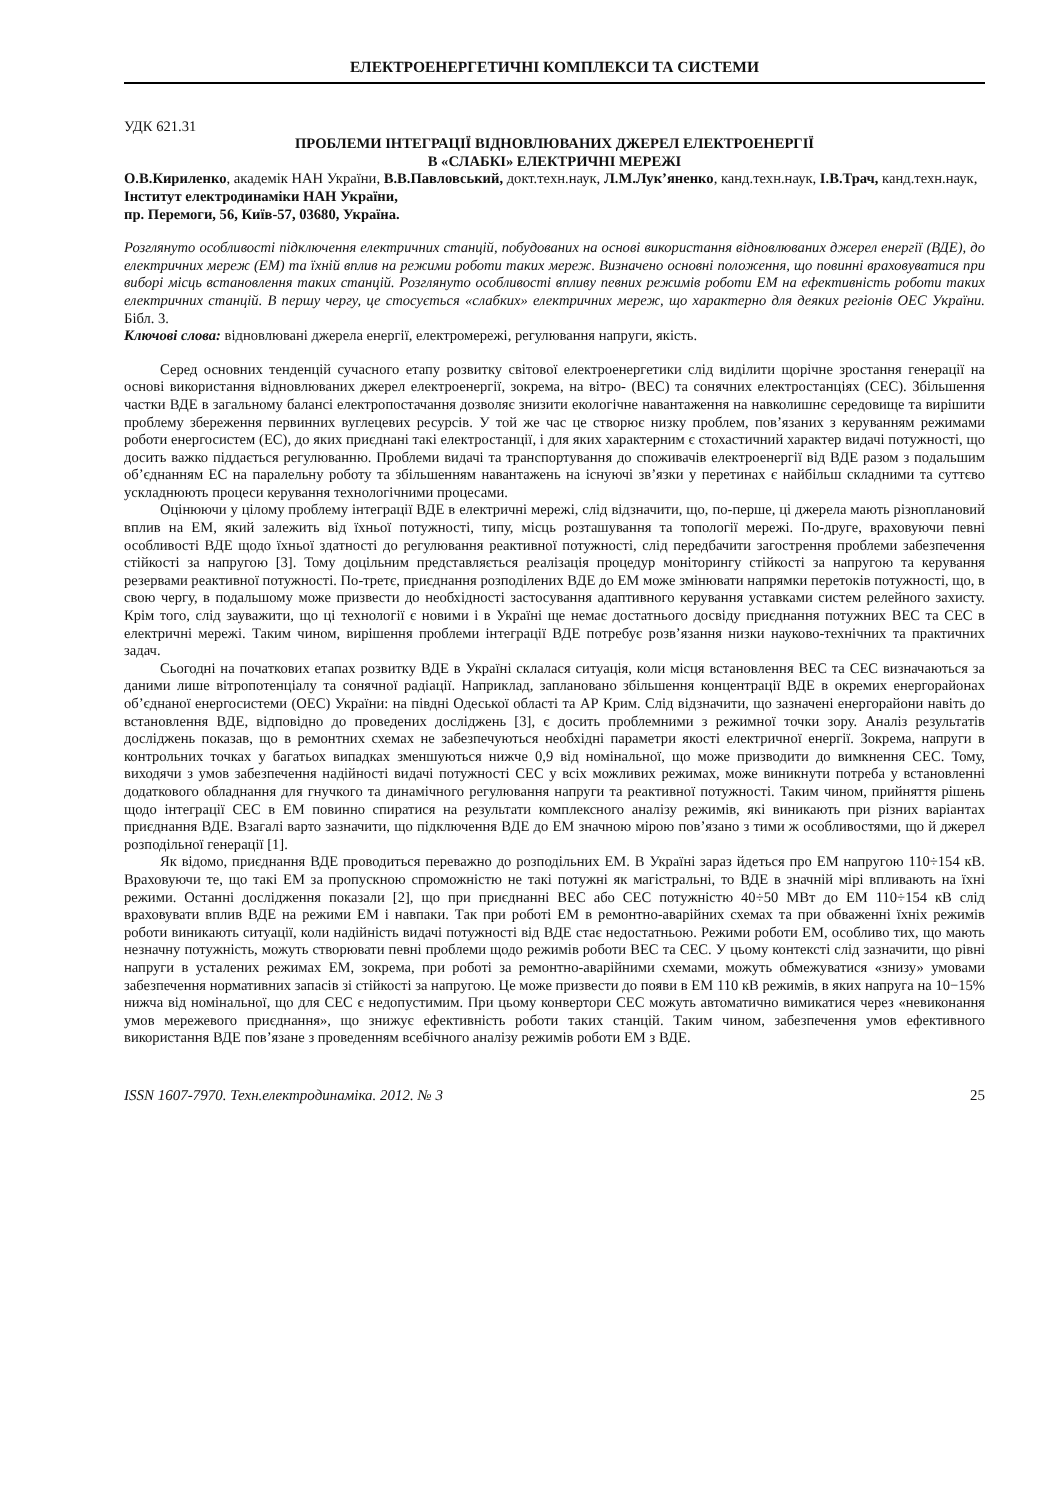ЕЛЕКТРОЕНЕРГЕТИЧНІ КОМПЛЕКСИ ТА СИСТЕМИ
УДК 621.31
ПРОБЛЕМИ ІНТЕГРАЦІЇ ВІДНОВЛЮВАНИХ ДЖЕРЕЛ ЕЛЕКТРОЕНЕРГІЇ
В «СЛАБКІ» ЕЛЕКТРИЧНІ МЕРЕЖІ
О.В.Кириленко, академік НАН України, В.В.Павловський, докт.техн.наук, Л.М.Лук’яненко, канд.техн.наук, І.В.Трач, канд.техн.наук,
Інститут електродинаміки НАН України,
пр. Перемоги, 56, Київ-57, 03680, Україна.
Розглянуто особливості підключення електричних станцій, побудованих на основі використання відновлюваних джерел енергії (ВДЕ), до електричних мереж (ЕМ) та їхній вплив на режими роботи таких мереж. Визначено основні положення, що повинні враховуватися при виборі місць встановлення таких станцій. Розглянуто особливості впливу певних режимів роботи ЕМ на ефективність роботи таких електричних станцій. В першу чергу, це стосується «слабких» електричних мереж, що характерно для деяких регіонів ОЕС України. Бібл. 3.
Ключові слова: відновлювані джерела енергії, електромережі, регулювання напруги, якість.
Серед основних тенденцій сучасного етапу розвитку світової електроенергетики слід виділити щорічне зростання генерації на основі використання відновлюваних джерел електроенергії, зокрема, на вітро- (ВЕС) та сонячних електростанціях (СЕС). Збільшення частки ВДЕ в загальному балансі електропостачання дозволяє знизити екологічне навантаження на навколишнє середовище та вирішити проблему збереження первинних вуглецевих ресурсів. У той же час це створює низку проблем, пов’язаних з керуванням режимами роботи енергосистем (ЕС), до яких приєднані такі електростанції, і для яких характерним є стохастичний характер видачі потужності, що досить важко піддається регулюванню. Проблеми видачі та транспортування до споживачів електроенергії від ВДЕ разом з подальшим об’єднанням ЕС на паралельну роботу та збільшенням навантажень на існуючі зв’язки у перетинах є найбільш складними та суттєво ускладнюють процеси керування технологічними процесами.
Оцінюючи у цілому проблему інтеграції ВДЕ в електричні мережі, слід відзначити, що, по-перше, ці джерела мають різноплановий вплив на ЕМ, який залежить від їхньої потужності, типу, місць розташування та топології мережі. По-друге, враховуючи певні особливості ВДЕ щодо їхньої здатності до регулювання реактивної потужності, слід передбачити загострення проблеми забезпечення стійкості за напругою [3]. Тому доцільним представляється реалізація процедур моніторингу стійкості за напругою та керування резервами реактивної потужності. По-третє, приєднання розподілених ВДЕ до ЕМ може змінювати напрямки перетоків потужності, що, в свою чергу, в подальшому може призвести до необхідності застосування адаптивного керування уставками систем релейного захисту. Крім того, слід зауважити, що ці технології є новими і в Україні ще немає достатнього досвіду приєднання потужних ВЕС та СЕС в електричні мережі. Таким чином, вирішення проблеми інтеграції ВДЕ потребує розв’язання низки науково-технічних та практичних задач.
Сьогодні на початкових етапах розвитку ВДЕ в Україні склалася ситуація, коли місця встановлення ВЕС та СЕС визначаються за даними лише вітропотенціалу та сонячної радіації. Наприклад, заплановано збільшення концентрації ВДЕ в окремих енергорайонах об’єднаної енергосистеми (ОЕС) України: на півдні Одеської області та АР Крим. Слід відзначити, що зазначені енергорайони навіть до встановлення ВДЕ, відповідно до проведених досліджень [3], є досить проблемними з режимної точки зору. Аналіз результатів досліджень показав, що в ремонтних схемах не забезпечуються необхідні параметри якості електричної енергії. Зокрема, напруги в контрольних точках у багатьох випадках зменшуються нижче 0,9 від номінальної, що може призводити до вимкнення СЕС. Тому, виходячи з умов забезпечення надійності видачі потужності СЕС у всіх можливих режимах, може виникнути потреба у встановленні додаткового обладнання для гнучкого та динамічного регулювання напруги та реактивної потужності. Таким чином, прийняття рішень щодо інтеграції СЕС в ЕМ повинно спиратися на результати комплексного аналізу режимів, які виникають при різних варіантах приєднання ВДЕ. Взагалі варто зазначити, що підключення ВДЕ до ЕМ значною мірою пов’язано з тими ж особливостями, що й джерел розподільної генерації [1].
Як відомо, приєднання ВДЕ проводиться переважно до розподільних ЕМ. В Україні зараз йдеться про ЕМ напругою 110÷154 кВ. Враховуючи те, що такі ЕМ за пропускною спроможністю не такі потужні як магістральні, то ВДЕ в значній мірі впливають на їхні режими. Останні дослідження показали [2], що при приєднанні ВЕС або СЕС потужністю 40÷50 МВт до ЕМ 110÷154 кВ слід враховувати вплив ВДЕ на режими ЕМ і навпаки. Так при роботі ЕМ в ремонтно-аварійних схемах та при обваженні їхніх режимів роботи виникають ситуації, коли надійність видачі потужності від ВДЕ стає недостатньою. Режими роботи ЕМ, особливо тих, що мають незначну потужність, можуть створювати певні проблеми щодо режимів роботи ВЕС та СЕС. У цьому контексті слід зазначити, що рівні напруги в усталених режимах ЕМ, зокрема, при роботі за ремонтно-аварійними схемами, можуть обмежуватися «знизу» умовами забезпечення нормативних запасів зі стійкості за напругою. Це може призвести до появи в ЕМ 110 кВ режимів, в яких напруга на 10−15% нижча від номінальної, що для СЕС є недопустимим. При цьому конвертори СЕС можуть автоматично вимикатися через «невиконання умов мережевого приєднання», що знижує ефективність роботи таких станцій. Таким чином, забезпечення умов ефективного використання ВДЕ пов’язане з проведенням всебічного аналізу режимів роботи ЕМ з ВДЕ.
ISSN 1607-7970. Техн.електродинаміка. 2012. № 3 25